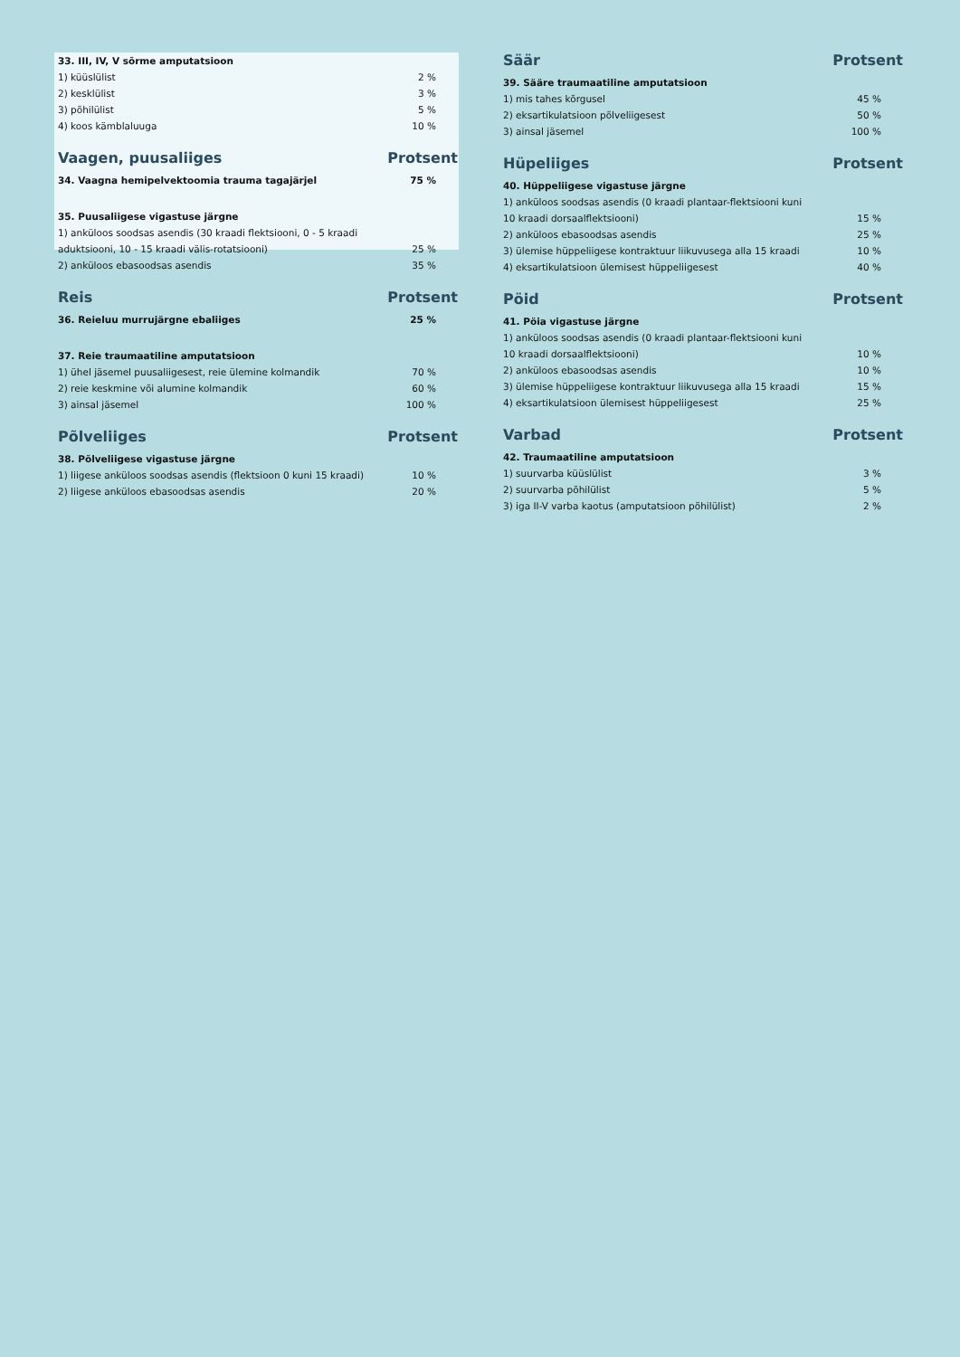| 33. III, IV, V sõrme amputatsioon | |
| 1) küüslülist | 2 % |
| 2) kesklülist | 3 % |
| 3) põhilülist | 5 % |
| 4) koos kämblaluuga | 10 % |
| Vaagen, puusaliiges | Protsent |
| 34. Vaagna hemipelvektoomia trauma tagajärjel | 75 % |
| 35. Puusaliigese vigastuse järgne | |
| 1) anküloos soodsas asendis (30 kraadi flektsiooni, 0 - 5 kraadi aduktsiooni, 10 - 15 kraadi välis-rotatsiooni) | 25 % |
| 2) anküloos ebasoodsas asendis | 35 % |
| Reis | Protsent |
| 36. Reieluu murrujärgne ebaliiges | 25 % |
| 37. Reie traumaatiline amputatsioon | |
| 1) ühel jäsemel puusaliigesest, reie ülemine kolmandik | 70 % |
| 2) reie keskmine või alumine kolmandik | 60 % |
| 3) ainsal jäsemel | 100 % |
| Põlveliiges | Protsent |
| 38. Põlveliigese vigastuse järgne | |
| 1) liigese anküloos soodsas asendis (flektsioon 0 kuni 15 kraadi) | 10 % |
| 2) liigese anküloos ebasoodsas asendis | 20 % |
| Säär | Protsent |
| 39. Sääre traumaatiline amputatsioon | |
| 1) mis tahes kõrgusel | 45 % |
| 2) eksartikulatsioon põlveliigesest | 50 % |
| 3) ainsal jäsemel | 100 % |
| Hüpeliiges | Protsent |
| 40. Hüppeliigese vigastuse järgne | |
| 1) anküloos soodsas asendis (0 kraadi plantaar-flektsiooni kuni 10 kraadi dorsaalflektsiooni) | 15 % |
| 2) anküloos ebasoodsas asendis | 25 % |
| 3) ülemise hüppeliigese kontraktuur liikuvusega alla 15 kraadi | 10 % |
| 4) eksartikulatsioon ülemisest hüppeliigesest | 40 % |
| Pöid | Protsent |
| 41. Pöia vigastuse järgne | |
| 1) anküloos soodsas asendis (0 kraadi plantaar-flektsiooni kuni 10 kraadi dorsaalflektsiooni) | 10 % |
| 2) anküloos ebasoodsas asendis | 10 % |
| 3) ülemise hüppeliigese kontraktuur liikuvusega alla 15 kraadi | 15 % |
| 4) eksartikulatsioon ülemisest hüppeliigesest | 25 % |
| Varbad | Protsent |
| 42. Traumaatiline amputatsioon | |
| 1) suurvarba küüslülist | 3 % |
| 2) suurvarba põhilülist | 5 % |
| 3) iga II-V varba kaotus (amputatsioon põhilülist) | 2 % |